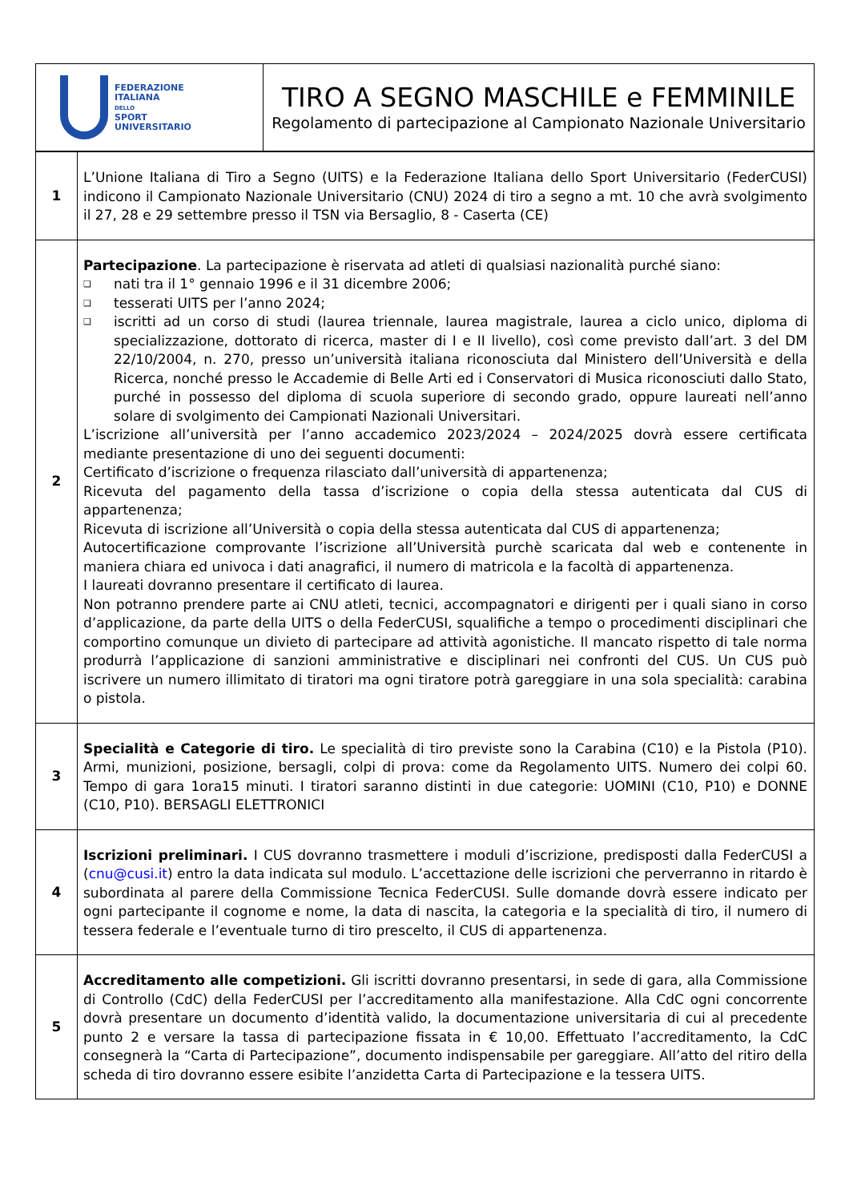| FEDERAZIONE ITALIANA DELLO SPORT UNIVERSITARIO | TIRO A SEGNO MASCHILE e FEMMINILE Regolamento di partecipazione al Campionato Nazionale Universitario |
| 1 | L’Unione Italiana di Tiro a Segno (UITS) e la Federazione Italiana dello Sport Universitario (FederCUSI) indicono il Campionato Nazionale Universitario (CNU) 2024 di tiro a segno a mt. 10 che avrà svolgimento il 27, 28 e 29 settembre presso il TSN via Bersaglio, 8 - Caserta (CE) |
| 2 | Partecipazione . La partecipazione è riservata ad atleti di qualsiasi nazionalità purché siano: ❑ nati tra il 1° gennaio 1996 e il 31 dicembre 2006; ❑ tesserati UITS per l’anno 2024; ❑ iscritti ad un corso di studi (laurea triennale, laurea magistrale, laurea a ciclo unico, diploma di specializzazione, dottorato di ricerca, master di I e II livello), così come previsto dall’art. 3 del DM 22/10/2004, n. 270, presso un’università italiana riconosciuta dal Ministero dell’Università e della Ricerca, nonché presso le Accademie di Belle Arti ed i Conservatori di Musica riconosciuti dallo Stato, purché in possesso del diploma di scuola superiore di secondo grado, oppure laureati nell’anno solare di svolgimento dei Campionati Nazionali Universitari. L’iscrizione all’università per l’anno accademico 2023/2024 – 2024/2025 dovrà essere certificata mediante presentazione di uno dei seguenti documenti: Certificato d’iscrizione o frequenza rilasciato dall’università di appartenenza; Ricevuta del pagamento della tassa d’iscrizione o copia della stessa autenticata dal CUS di appartenenza; Ricevuta di iscrizione all’Università o copia della stessa autenticata dal CUS di appartenenza; Autocertificazione comprovante l’iscrizione all’Università purchè scaricata dal web e contenente in maniera chiara ed univoca i dati anagrafici, il numero di matricola e la facoltà di appartenenza. I laureati dovranno presentare il certificato di laurea. Non potranno prendere parte ai CNU atleti, tecnici, accompagnatori e dirigenti per i quali siano in corso d’applicazione, da parte della UITS o della FederCUSI, squalifiche a tempo o procedimenti disciplinari che comportino comunque un divieto di partecipare ad attività agonistiche. Il mancato rispetto di tale norma produrrà l’applicazione di sanzioni amministrative e disciplinari nei confronti del CUS. Un CUS può iscrivere un numero illimitato di tiratori ma ogni tiratore potrà gareggiare in una sola specialità: carabina o pistola. |
| 3 | Specialità e Categorie di tiro. Le specialità di tiro previste sono la Carabina (C10) e la Pistola (P10). Armi, munizioni, posizione, bersagli, colpi di prova: come da Regolamento UITS. Numero dei colpi 60. Tempo di gara 1ora15 minuti. I tiratori saranno distinti in due categorie: UOMINI (C10, P10) e DONNE (C10, P10). BERSAGLI ELETTRONICI |
| 4 | Iscrizioni preliminari. I CUS dovranno trasmettere i moduli d’iscrizione, predisposti dalla FederCUSI a ( cnu@cusi.it ) entro la data indicata sul modulo. L’accettazione delle iscrizioni che perverranno in ritardo è subordinata al parere della Commissione Tecnica FederCUSI. Sulle domande dovrà essere indicato per ogni partecipante il cognome e nome, la data di nascita, la categoria e la specialità di tiro, il numero di tessera federale e l’eventuale turno di tiro prescelto, il CUS di appartenenza. |
| 5 | Accreditamento alle competizioni. Gli iscritti dovranno presentarsi, in sede di gara, alla Commissione di Controllo (CdC) della FederCUSI per l’accreditamento alla manifestazione. Alla CdC ogni concorrente dovrà presentare un documento d’identità valido, la documentazione universitaria di cui al precedente punto 2 e versare la tassa di partecipazione fissata in € 10,00. Effettuato l’accreditamento, la CdC consegnerà la “Carta di Partecipazione”, documento indispensabile per gareggiare. All’atto del ritiro della scheda di tiro dovranno essere esibite l’anzidetta Carta di Partecipazione e la tessera UITS. |